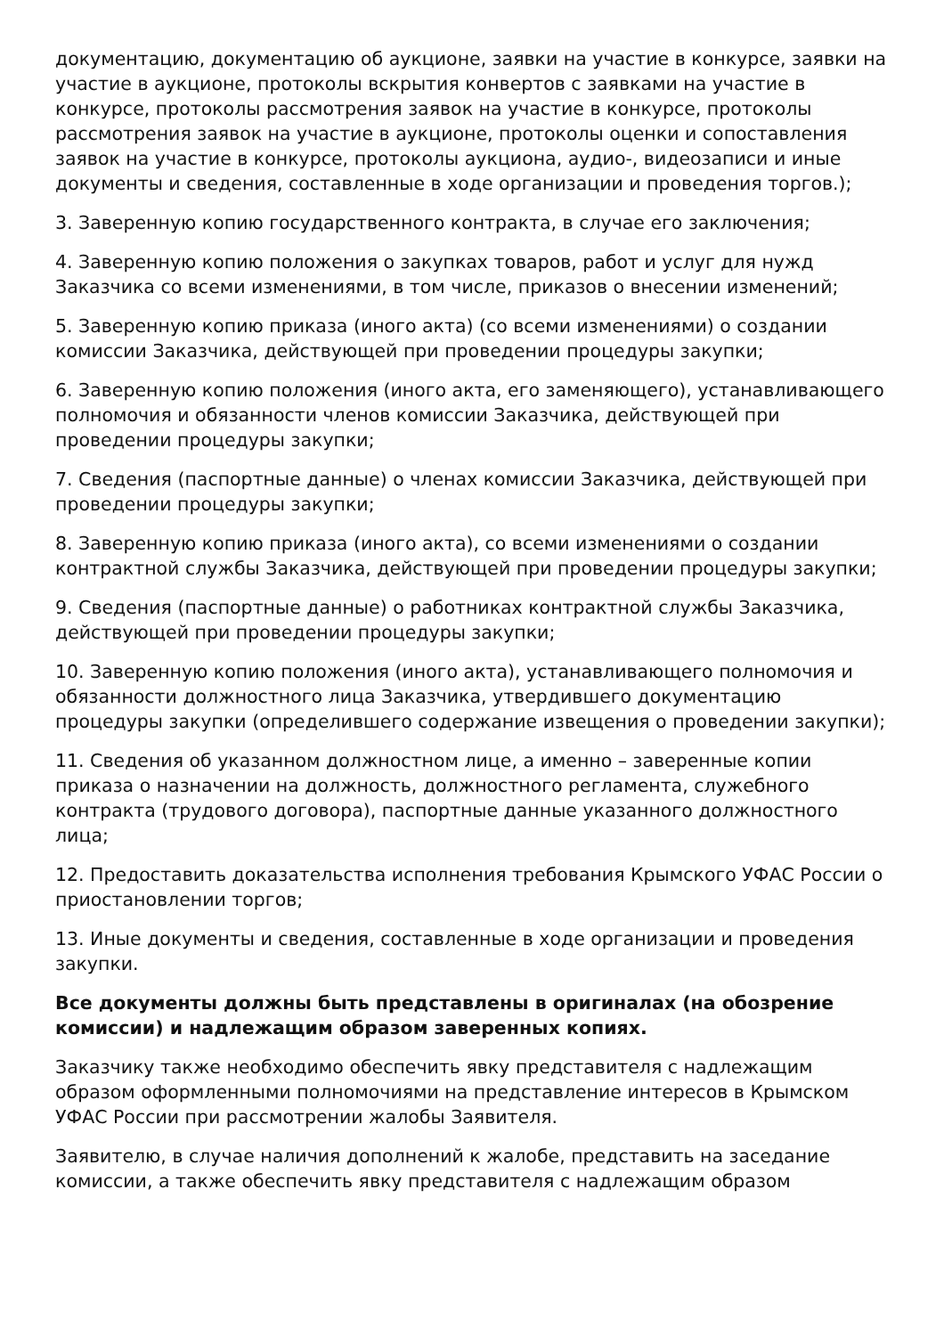документацию, документацию об аукционе, заявки на участие в конкурсе, заявки на участие в аукционе, протоколы вскрытия конвертов с заявками на участие в конкурсе, протоколы рассмотрения заявок на участие в конкурсе, протоколы рассмотрения заявок на участие в аукционе, протоколы оценки и сопоставления заявок на участие в конкурсе, протоколы аукциона, аудио-, видеозаписи и иные документы и сведения, составленные в ходе организации и проведения торгов.);
3. Заверенную копию государственного контракта, в случае его заключения;
4. Заверенную копию положения о закупках товаров, работ и услуг для нужд Заказчика со всеми изменениями, в том числе, приказов о внесении изменений;
5. Заверенную копию приказа (иного акта) (со всеми изменениями) о создании комиссии Заказчика, действующей при проведении процедуры закупки;
6. Заверенную копию положения (иного акта, его заменяющего), устанавливающего полномочия и обязанности членов комиссии Заказчика, действующей при проведении процедуры закупки;
7. Сведения (паспортные данные) о членах комиссии Заказчика, действующей при проведении процедуры закупки;
8. Заверенную копию приказа (иного акта), со всеми изменениями о создании контрактной службы Заказчика, действующей при проведении процедуры закупки;
9. Сведения (паспортные данные) о работниках контрактной службы Заказчика, действующей при проведении процедуры закупки;
10. Заверенную копию положения (иного акта), устанавливающего полномочия и обязанности должностного лица Заказчика, утвердившего документацию процедуры закупки (определившего содержание извещения о проведении закупки);
11. Сведения об указанном должностном лице, а именно – заверенные копии приказа о назначении на должность, должностного регламента, служебного контракта (трудового договора), паспортные данные указанного должностного лица;
12. Предоставить доказательства исполнения требования Крымского УФАС России о приостановлении торгов;
13. Иные документы и сведения, составленные в ходе организации и проведения закупки.
Все документы должны быть представлены в оригиналах (на обозрение комиссии) и надлежащим образом заверенных копиях.
Заказчику также необходимо обеспечить явку представителя с надлежащим образом оформленными полномочиями на представление интересов в Крымском УФАС России при рассмотрении жалобы Заявителя.
Заявителю, в случае наличия дополнений к жалобе, представить на заседание комиссии, а также обеспечить явку представителя с надлежащим образом